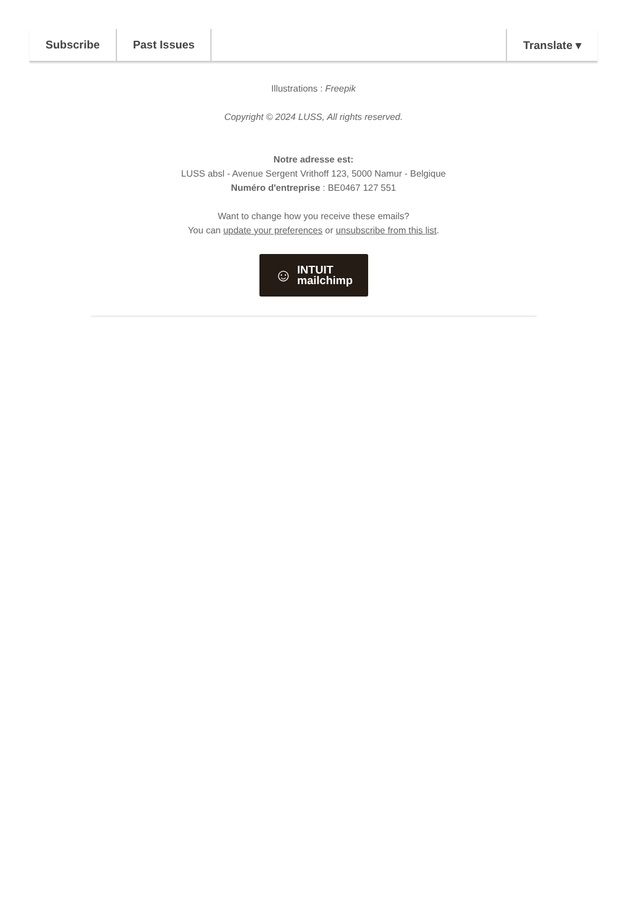Subscribe Past Issues Translate ▾
Illustrations : Freepik
Copyright © 2024 LUSS, All rights reserved.
Notre adresse est:
LUSS absl - Avenue Sergent Vrithoff 123, 5000 Namur - Belgique
Numéro d'entreprise : BE0467 127 551
Want to change how you receive these emails?
You can update your preferences or unsubscribe from this list.
☺ INTUIT
mailchimp